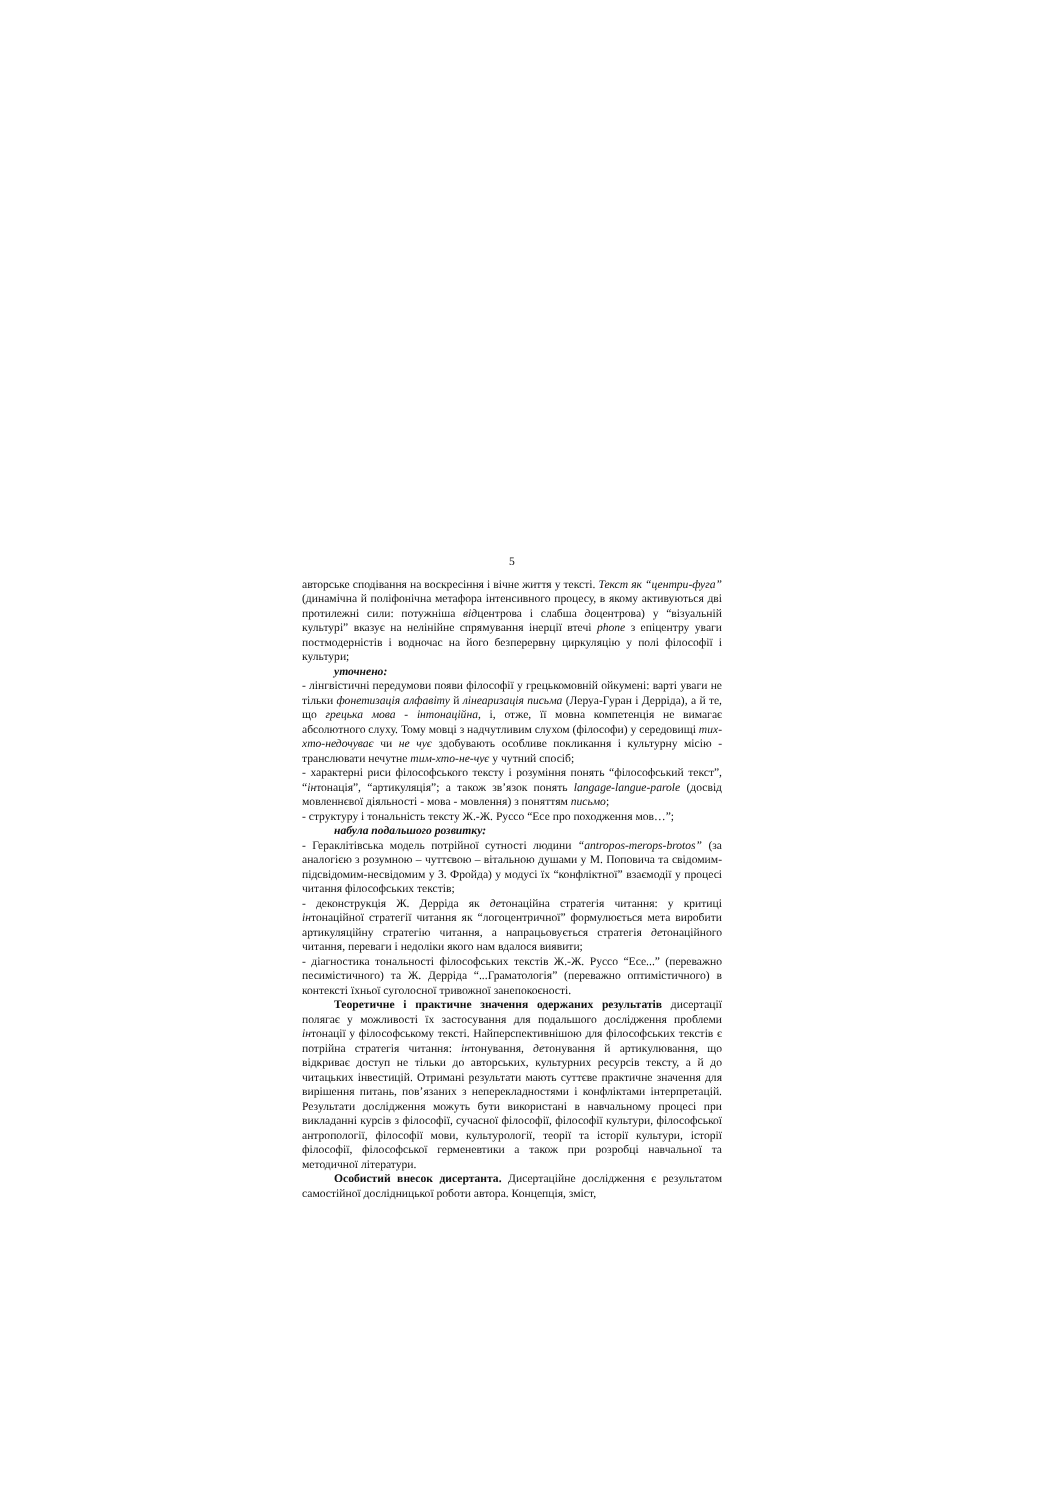5
авторське сподівання на воскресіння і вічне життя у тексті. Текст як “центри-фуга” (динамічна й поліфонічна метафора інтенсивного процесу, в якому активуються дві протилежні сили: потужніша відцентрова і слабша доцентрова) у “візуальній культурі” вказує на нелінійне спрямування інерції втечі phone з епіцентру уваги постмодерністів і водночас на його безперервну циркуляцію у полі філософії і культури;
уточнено:
- лінгвістичні передумови появи філософії у грецькомовній ойкумені: варті уваги не тільки фонетизація алфавіту й лінеаризація письма (Леруа-Гуран і Дерріда), а й те, що грецька мова - інтонаційна, і, отже, її мовна компетенція не вимагає абсолютного слуху. Тому мовці з надчутливим слухом (філософи) у середовищі тих-хто-недочуває чи не чує здобувають особливе покликання і культурну місію - транслювати нечутне тим-хто-не-чує у чутний спосіб;
- характерні риси філософського тексту і розуміння понять “філософський текст”, “інтонація”, “артикуляція”; а також зв’язок понять langage-langue-parole (досвід мовленнєвої діяльності - мова - мовлення) з поняттям письмо;
- структуру і тональність тексту Ж.-Ж. Руссо “Есе про походження мов…”;
набула подальшого розвитку:
- Гераклітівська модель потрійної сутності людини “antropos-merops-brotos” (за аналогією з розумною – чуттєвою – вітальною душами у М. Поповича та свідомим-підсвідомим-несвідомим у З. Фройда) у модусі їх “конфліктної” взаємодії у процесі читання філософських текстів;
- деконструкція Ж. Дерріда як детонаційна стратегія читання: у критиці інтонаційної стратегії читання як “логоцентричної” формулюється мета виробити артикуляційну стратегію читання, а напрацьовується стратегія детонаційного читання, переваги і недоліки якого нам вдалося виявити;
- діагностика тональності філософських текстів Ж.-Ж. Руссо “Есе...” (переважно песимістичного) та Ж. Дерріда “...Граматологія” (переважно оптимістичного) в контексті їхньої суголосної тривожної занепокоєності.
Теоретичне і практичне значення одержаних результатів дисертації полягає у можливості їх застосування для подальшого дослідження проблеми інтонації у філософському тексті. Найперспективнішою для філософських текстів є потрійна стратегія читання: інтонування, детонування й артикулювання, що відкриває доступ не тільки до авторських, культурних ресурсів тексту, а й до читацьких інвестицій. Отримані результати мають суттєве практичне значення для вирішення питань, пов’язаних з неперекладностями і конфліктами інтерпретацій. Результати дослідження можуть бути використані в навчальному процесі при викладанні курсів з філософії, сучасної філософії, філософії культури, філософської антропології, філософії мови, культурології, теорії та історії культури, історії філософії, філософської герменевтики а також при розробці навчальної та методичної літератури.
Особистий внесок дисертанта. Дисертаційне дослідження є результатом самостійної дослідницької роботи автора. Концепція, зміст,